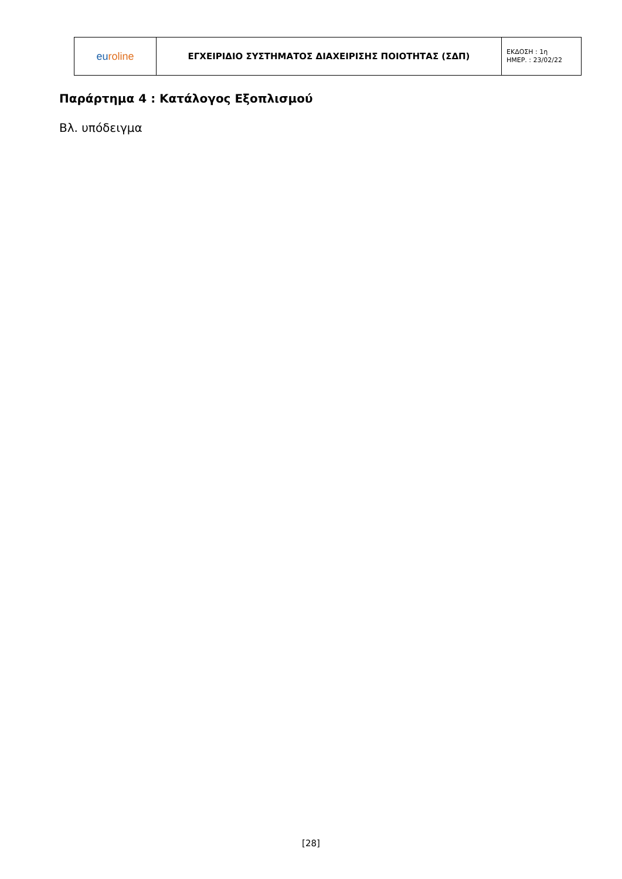| eu roline | ΕΓΧΕΙΡΙΔΙΟ ΣΥΣΤΗΜΑΤΟΣ ΔΙΑΧΕΙΡΙΣΗΣ ΠΟΙΟΤΗΤΑΣ (ΣΔΠ) | ΕΚΔΟΣΗ : 1η ΗΜΕΡ. : 23/02/22 |
Παράρτημα 4 : Κατάλογος Εξοπλισμού
Βλ. υπόδειγμα
[28]